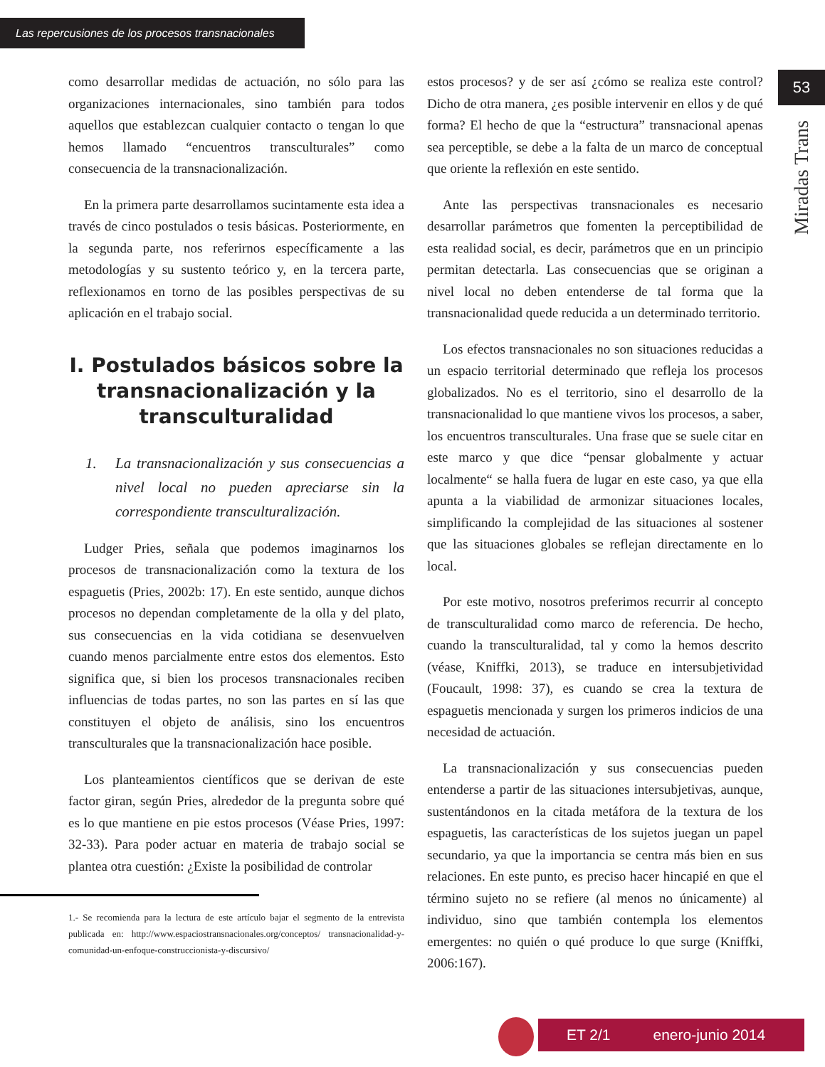Las repercusiones de los procesos transnacionales
53
Miradas Trans
como desarrollar medidas de actuación, no sólo para las organizaciones internacionales, sino también para todos aquellos que establezcan cualquier contacto o tengan lo que hemos llamado “encuentros transculturales” como consecuencia de la transnacionalización.
En la primera parte desarrollamos sucintamente esta idea a través de cinco postulados o tesis básicas. Posteriormente, en la segunda parte, nos referirnos específicamente a las metodologías y su sustento teórico y, en la tercera parte, reflexionamos en torno de las posibles perspectivas de su aplicación en el trabajo social.
I. Postulados básicos sobre la transnacionalización y la transculturalidad
1. La transnacionalización y sus consecuencias a nivel local no pueden apreciarse sin la correspondiente transculturalización.
Ludger Pries, señala que podemos imaginarnos los procesos de transnacionalización como la textura de los espaguetis (Pries, 2002b: 17). En este sentido, aunque dichos procesos no dependan completamente de la olla y del plato, sus consecuencias en la vida cotidiana se desenvuelven cuando menos parcialmente entre estos dos elementos. Esto significa que, si bien los procesos transnacionales reciben influencias de todas partes, no son las partes en sí las que constituyen el objeto de análisis, sino los encuentros transculturales que la transnacionalización hace posible.
Los planteamientos científicos que se derivan de este factor giran, según Pries, alrededor de la pregunta sobre qué es lo que mantiene en pie estos procesos (Véase Pries, 1997: 32-33). Para poder actuar en materia de trabajo social se plantea otra cuestión: ¿Existe la posibilidad de controlar
1.- Se recomienda para la lectura de este artículo bajar el segmento de la entrevista publicada en: http://www.espaciostransnacionales.org/conceptos/ transnacionalidad-y-comunidad-un-enfoque-construccionista-y-discursivo/
estos procesos? y de ser así ¿cómo se realiza este control? Dicho de otra manera, ¿es posible intervenir en ellos y de qué forma? El hecho de que la “estructura” transnacional apenas sea perceptible, se debe a la falta de un marco de conceptual que oriente la reflexión en este sentido.
Ante las perspectivas transnacionales es necesario desarrollar parámetros que fomenten la perceptibilidad de esta realidad social, es decir, parámetros que en un principio permitan detectarla. Las consecuencias que se originan a nivel local no deben entenderse de tal forma que la transnacionalidad quede reducida a un determinado territorio.
Los efectos transnacionales no son situaciones reducidas a un espacio territorial determinado que refleja los procesos globalizados. No es el territorio, sino el desarrollo de la transnacionalidad lo que mantiene vivos los procesos, a saber, los encuentros transculturales. Una frase que se suele citar en este marco y que dice “pensar globalmente y actuar localmente“ se halla fuera de lugar en este caso, ya que ella apunta a la viabilidad de armonizar situaciones locales, simplificando la complejidad de las situaciones al sostener que las situaciones globales se reflejan directamente en lo local.
Por este motivo, nosotros preferimos recurrir al concepto de transculturalidad como marco de referencia. De hecho, cuando la transculturalidad, tal y como la hemos descrito (véase, Kniffki, 2013), se traduce en intersubjetividad (Foucault, 1998: 37), es cuando se crea la textura de espaguetis mencionada y surgen los primeros indicios de una necesidad de actuación.
La transnacionalización y sus consecuencias pueden entenderse a partir de las situaciones intersubjetivas, aunque, sustentándonos en la citada metáfora de la textura de los espaguetis, las características de los sujetos juegan un papel secundario, ya que la importancia se centra más bien en sus relaciones. En este punto, es preciso hacer hincapié en que el término sujeto no se refiere (al menos no únicamente) al individuo, sino que también contempla los elementos emergentes: no quién o qué produce lo que surge (Kniffki, 2006:167).
ET 2/1 enero-junio 2014